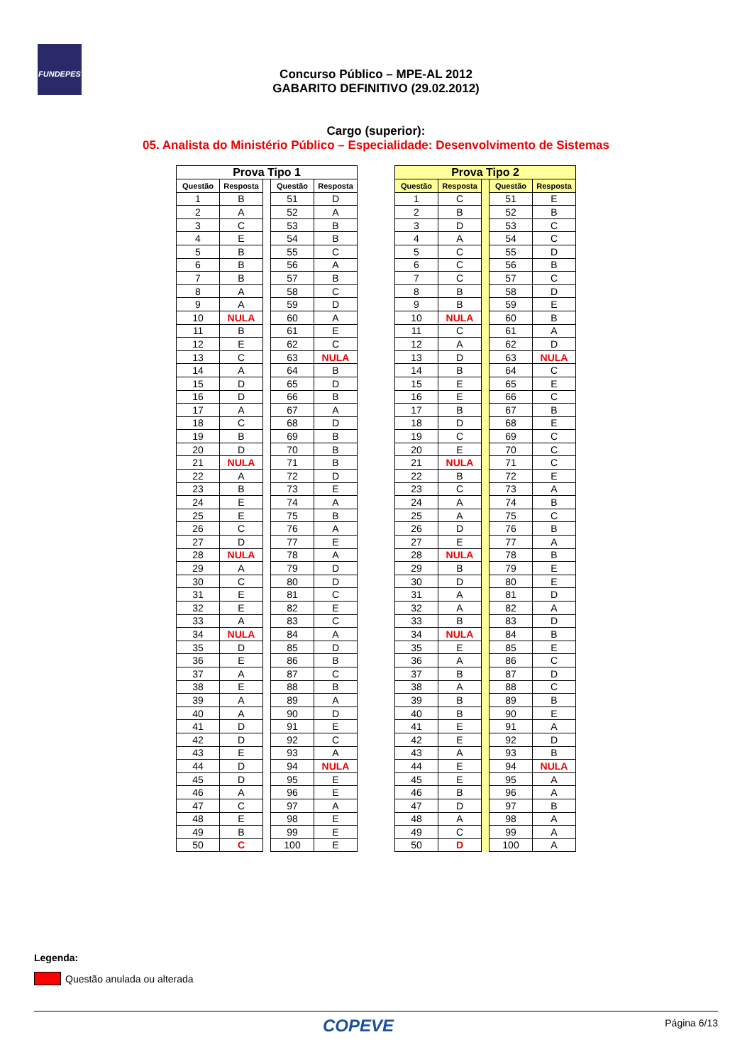FUNDEPES
Concurso Público – MPE-AL 2012
GABARITO DEFINITIVO (29.02.2012)
Cargo (superior):
05. Analista do Ministério Público – Especialidade: Desenvolvimento de Sistemas
| Prova Tipo 1 | | | | |
| Questão | Resposta | | Questão | Resposta |
| 1 | B | | 51 | D |
| 2 | A | | 52 | A |
| 3 | C | | 53 | B |
| 4 | E | | 54 | B |
| 5 | B | | 55 | C |
| 6 | B | | 56 | A |
| 7 | B | | 57 | B |
| 8 | A | | 58 | C |
| 9 | A | | 59 | D |
| 10 | NULA | | 60 | A |
| 11 | B | | 61 | E |
| 12 | E | | 62 | C |
| 13 | C | | 63 | NULA |
| 14 | A | | 64 | B |
| 15 | D | | 65 | D |
| 16 | D | | 66 | B |
| 17 | A | | 67 | A |
| 18 | C | | 68 | D |
| 19 | B | | 69 | B |
| 20 | D | | 70 | B |
| 21 | NULA | | 71 | B |
| 22 | A | | 72 | D |
| 23 | B | | 73 | E |
| 24 | E | | 74 | A |
| 25 | E | | 75 | B |
| 26 | C | | 76 | A |
| 27 | D | | 77 | E |
| 28 | NULA | | 78 | A |
| 29 | A | | 79 | D |
| 30 | C | | 80 | D |
| 31 | E | | 81 | C |
| 32 | E | | 82 | E |
| 33 | A | | 83 | C |
| 34 | NULA | | 84 | A |
| 35 | D | | 85 | D |
| 36 | E | | 86 | B |
| 37 | A | | 87 | C |
| 38 | E | | 88 | B |
| 39 | A | | 89 | A |
| 40 | A | | 90 | D |
| 41 | D | | 91 | E |
| 42 | D | | 92 | C |
| 43 | E | | 93 | A |
| 44 | D | | 94 | NULA |
| 45 | D | | 95 | E |
| 46 | A | | 96 | E |
| 47 | C | | 97 | A |
| 48 | E | | 98 | E |
| 49 | B | | 99 | E |
| 50 | C | | 100 | E |
| Prova Tipo 2 | | | | |
| Questão | Resposta | | Questão | Resposta |
| 1 | C | | 51 | E |
| 2 | B | | 52 | B |
| 3 | D | | 53 | C |
| 4 | A | | 54 | C |
| 5 | C | | 55 | D |
| 6 | C | | 56 | B |
| 7 | C | | 57 | C |
| 8 | B | | 58 | D |
| 9 | B | | 59 | E |
| 10 | NULA | | 60 | B |
| 11 | C | | 61 | A |
| 12 | A | | 62 | D |
| 13 | D | | 63 | NULA |
| 14 | B | | 64 | C |
| 15 | E | | 65 | E |
| 16 | E | | 66 | C |
| 17 | B | | 67 | B |
| 18 | D | | 68 | E |
| 19 | C | | 69 | C |
| 20 | E | | 70 | C |
| 21 | NULA | | 71 | C |
| 22 | B | | 72 | E |
| 23 | C | | 73 | A |
| 24 | A | | 74 | B |
| 25 | A | | 75 | C |
| 26 | D | | 76 | B |
| 27 | E | | 77 | A |
| 28 | NULA | | 78 | B |
| 29 | B | | 79 | E |
| 30 | D | | 80 | E |
| 31 | A | | 81 | D |
| 32 | A | | 82 | A |
| 33 | B | | 83 | D |
| 34 | NULA | | 84 | B |
| 35 | E | | 85 | E |
| 36 | A | | 86 | C |
| 37 | B | | 87 | D |
| 38 | A | | 88 | C |
| 39 | B | | 89 | B |
| 40 | B | | 90 | E |
| 41 | E | | 91 | A |
| 42 | E | | 92 | D |
| 43 | A | | 93 | B |
| 44 | E | | 94 | NULA |
| 45 | E | | 95 | A |
| 46 | B | | 96 | A |
| 47 | D | | 97 | B |
| 48 | A | | 98 | A |
| 49 | C | | 99 | A |
| 50 | D | | 100 | A |
Legenda:
Questão anulada ou alterada
Página 6/13 COPEVE